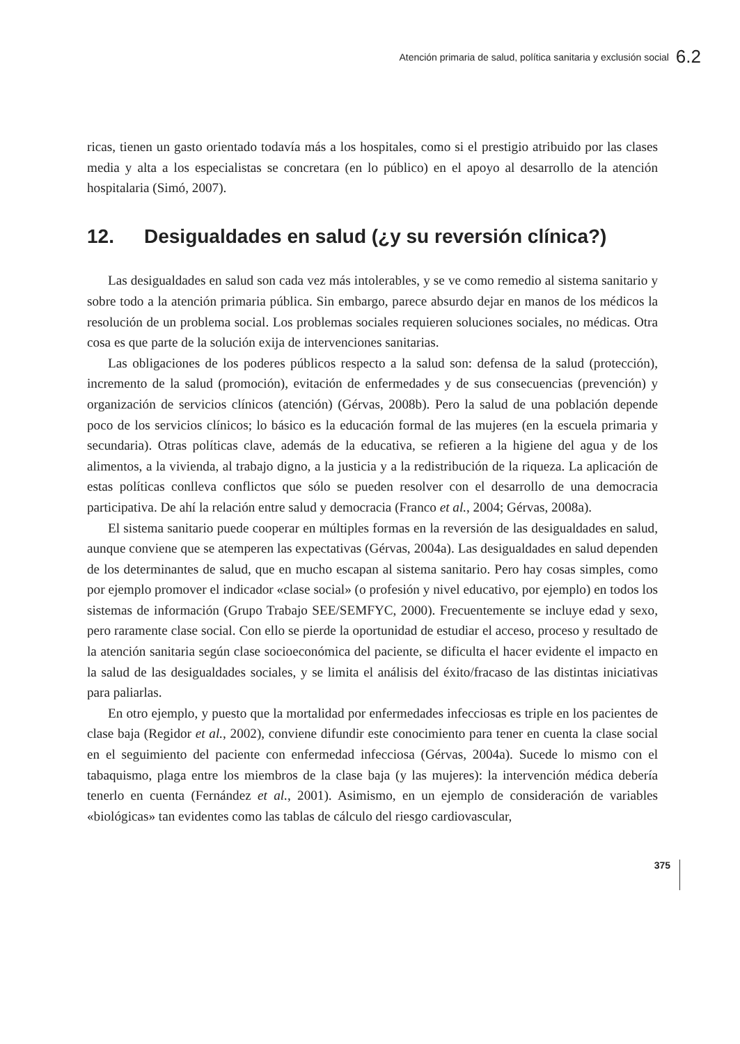Atención primaria de salud, política sanitaria y exclusión social 6.2
ricas, tienen un gasto orientado todavía más a los hospitales, como si el prestigio atribuido por las clases media y alta a los especialistas se concretara (en lo público) en el apoyo al desarrollo de la atención hospitalaria (Simó, 2007).
12. Desigualdades en salud (¿y su reversión clínica?)
Las desigualdades en salud son cada vez más intolerables, y se ve como remedio al sistema sanitario y sobre todo a la atención primaria pública. Sin embargo, parece absurdo dejar en manos de los médicos la resolución de un problema social. Los problemas sociales requieren soluciones sociales, no médicas. Otra cosa es que parte de la solución exija de intervenciones sanitarias.
Las obligaciones de los poderes públicos respecto a la salud son: defensa de la salud (protección), incremento de la salud (promoción), evitación de enfermedades y de sus consecuencias (prevención) y organización de servicios clínicos (atención) (Gérvas, 2008b). Pero la salud de una población depende poco de los servicios clínicos; lo básico es la educación formal de las mujeres (en la escuela primaria y secundaria). Otras políticas clave, además de la educativa, se refieren a la higiene del agua y de los alimentos, a la vivienda, al trabajo digno, a la justicia y a la redistribución de la riqueza. La aplicación de estas políticas conlleva conflictos que sólo se pueden resolver con el desarrollo de una democracia participativa. De ahí la relación entre salud y democracia (Franco et al., 2004; Gérvas, 2008a).
El sistema sanitario puede cooperar en múltiples formas en la reversión de las desigualdades en salud, aunque conviene que se atemperen las expectativas (Gérvas, 2004a). Las desigualdades en salud dependen de los determinantes de salud, que en mucho escapan al sistema sanitario. Pero hay cosas simples, como por ejemplo promover el indicador «clase social» (o profesión y nivel educativo, por ejemplo) en todos los sistemas de información (Grupo Trabajo SEE/SEMFYC, 2000). Frecuentemente se incluye edad y sexo, pero raramente clase social. Con ello se pierde la oportunidad de estudiar el acceso, proceso y resultado de la atención sanitaria según clase socioeconómica del paciente, se dificulta el hacer evidente el impacto en la salud de las desigualdades sociales, y se limita el análisis del éxito/fracaso de las distintas iniciativas para paliarlas.
En otro ejemplo, y puesto que la mortalidad por enfermedades infecciosas es triple en los pacientes de clase baja (Regidor et al., 2002), conviene difundir este conocimiento para tener en cuenta la clase social en el seguimiento del paciente con enfermedad infecciosa (Gérvas, 2004a). Sucede lo mismo con el tabaquismo, plaga entre los miembros de la clase baja (y las mujeres): la intervención médica debería tenerlo en cuenta (Fernández et al., 2001). Asimismo, en un ejemplo de consideración de variables «biológicas» tan evidentes como las tablas de cálculo del riesgo cardiovascular,
375